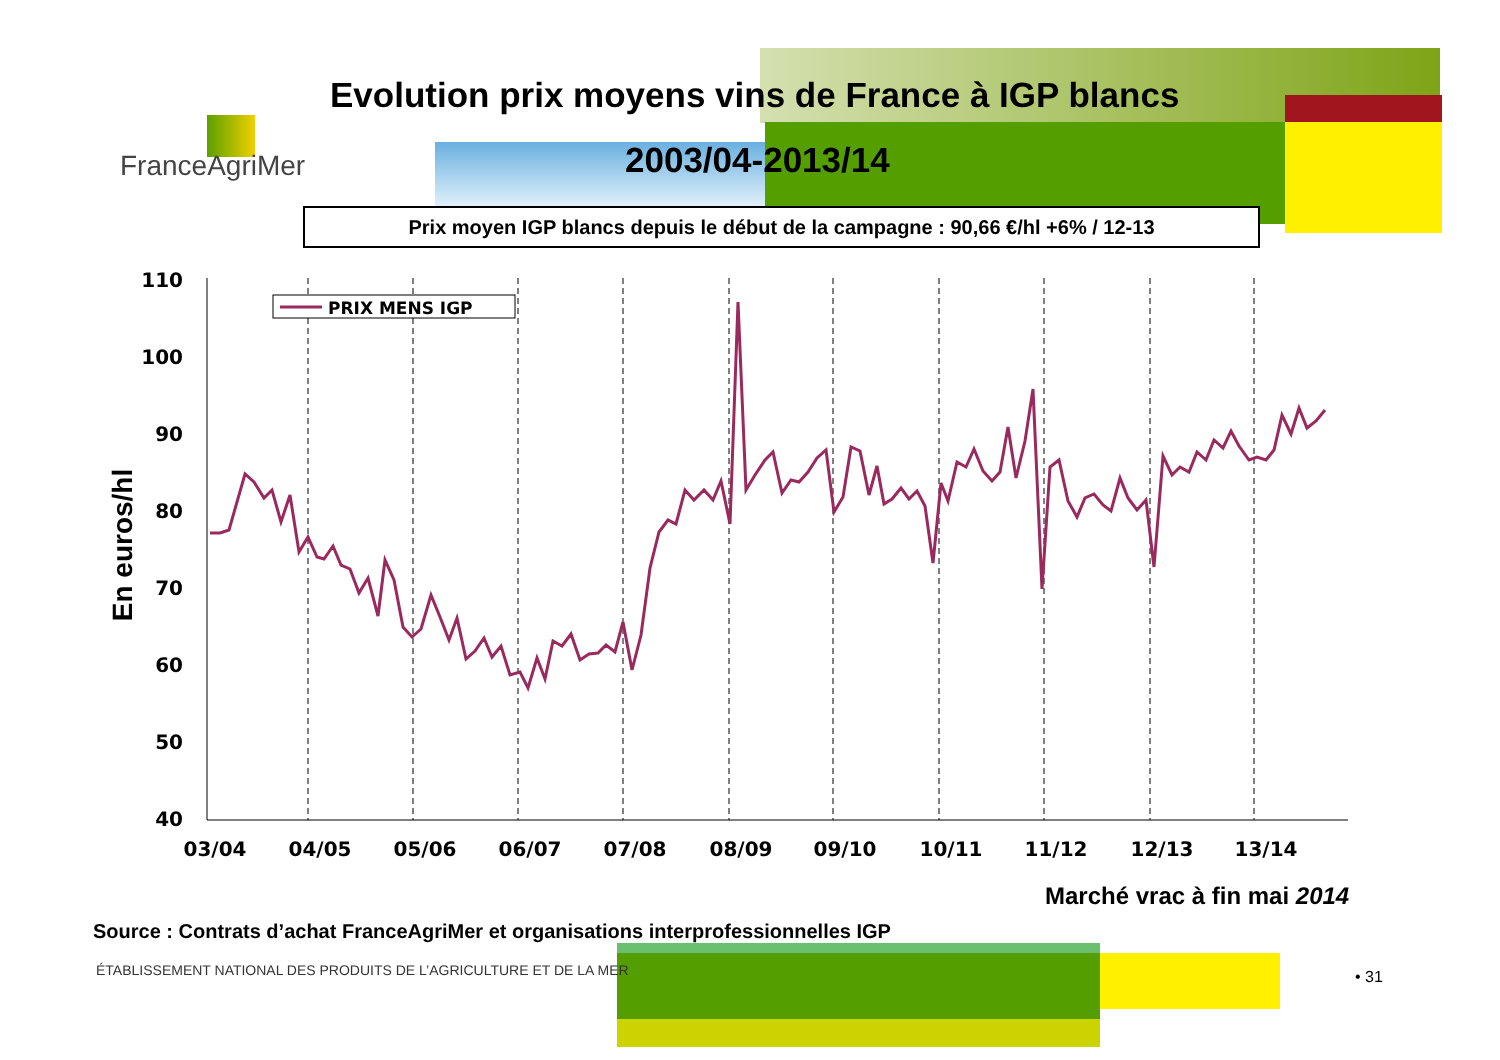FranceAgriMer
Evolution prix moyens vins de France à IGP blancs
2003/04-2013/14
Prix moyen IGP blancs depuis le début de la campagne : 90,66 €/hl +6% / 12-13
110
100
90
80
70
60
50
40
03/04
04/05
05/06
06/07
07/08
08/09
09/10
10/11
11/12
12/13
13/14
En euros/hl
PRIX MENS IGP
Marché vrac à fin mai 2014
Source : Contrats d’achat FranceAgriMer et organisations interprofessionnelles IGP
ÉTABLISSEMENT NATIONAL DES PRODUITS DE L’AGRICULTURE ET DE LA MER
• 31